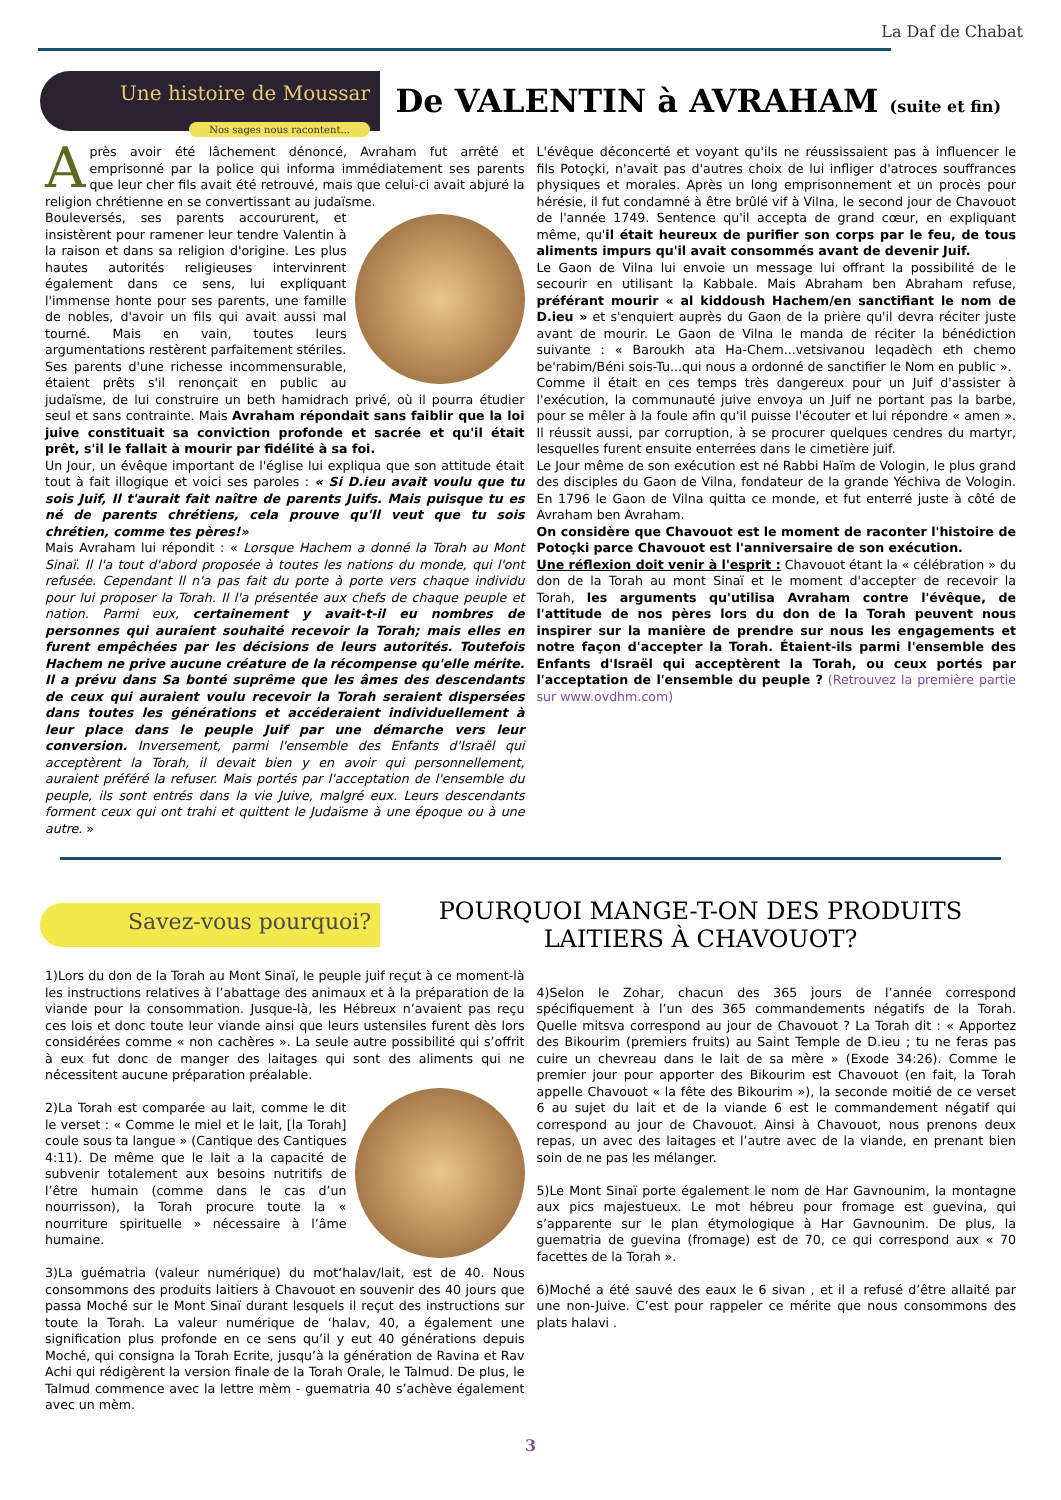La Daf de Chabat
Une histoire de Moussar
Nos sages nous racontent...
De VALENTIN à AVRAHAM (suite et fin)
Après avoir été lâchement dénoncé, Avraham fut arrêté et emprisonné par la police qui informa immédiatement ses parents que leur cher fils avait été retrouvé, mais que celui-ci avait abjuré la religion chrétienne en se convertissant au judaïsme.
Bouleversés, ses parents accoururent, et insistèrent pour ramener leur tendre Valentin à la raison et dans sa religion d'origine. Les plus hautes autorités religieuses intervinrent également dans ce sens, lui expliquant l'immense honte pour ses parents, une famille de nobles, d'avoir un fils qui avait aussi mal tourné. Mais en vain, toutes leurs argumentations restèrent parfaitement stériles.
Ses parents d'une richesse incommensurable, étaient prêts s'il renonçait en public au judaïsme, de lui construire un beth hamidrach privé, où il pourra étudier seul et sans contrainte. Mais Avraham répondait sans faiblir que la loi juive constituait sa conviction profonde et sacrée et qu'il était prêt, s'il le fallait à mourir par fidélité à sa foi.
Un Jour, un évêque important de l'église lui expliqua que son attitude était tout à fait illogique et voici ses paroles : « Si D.ieu avait voulu que tu sois Juif, Il t'aurait fait naître de parents Juifs. Mais puisque tu es né de parents chrétiens, cela prouve qu'Il veut que tu sois chrétien, comme tes pères!»
Mais Avraham lui répondit : « Lorsque Hachem a donné la Torah au Mont Sinaï. Il l'a tout d'abord proposée à toutes les nations du monde, qui l'ont refusée. Cependant Il n'a pas fait du porte à porte vers chaque individu pour lui proposer la Torah. Il l'a présentée aux chefs de chaque peuple et nation. Parmi eux, certainement y avait-t-il eu nombres de personnes qui auraient souhaité recevoir la Torah; mais elles en furent empêchées par les décisions de leurs autorités. Toutefois Hachem ne prive aucune créature de la récompense qu'elle mérite. Il a prévu dans Sa bonté suprême que les âmes des descendants de ceux qui auraient voulu recevoir la Torah seraient dispersées dans toutes les générations et accéderaient individuellement à leur place dans le peuple Juif par une démarche vers leur conversion. Inversement, parmi l'ensemble des Enfants d'Israël qui acceptèrent la Torah, il devait bien y en avoir qui personnellement, auraient préféré la refuser. Mais portés par l'acceptation de l'ensemble du peuple, ils sont entrés dans la vie Juive, malgré eux. Leurs descendants forment ceux qui ont trahi et quittent le Judaïsme à une époque ou à une autre. »
L'évêque déconcerté et voyant qu'ils ne réussissaient pas à influencer le fils Potoçki, n'avait pas d'autres choix de lui infliger d'atroces souffrances physiques et morales. Après un long emprisonnement et un procès pour hérésie, il fut condamné à être brûlé vif à Vilna, le second jour de Chavouot de l'année 1749. Sentence qu'il accepta de grand cœur, en expliquant même, qu'il était heureux de purifier son corps par le feu, de tous aliments impurs qu'il avait consommés avant de devenir Juif.
Le Gaon de Vilna lui envoie un message lui offrant la possibilité de le secourir en utilisant la Kabbale. Mais Abraham ben Abraham refuse, préférant mourir « al kiddoush Hachem/en sanctifiant le nom de D.ieu » et s'enquiert auprès du Gaon de la prière qu'il devra réciter juste avant de mourir. Le Gaon de Vilna le manda de réciter la bénédiction suivante : « Baroukh ata Ha-Chem...vetsivanou leqadèch eth chemo be'rabim/Béni sois-Tu...qui nous a ordonné de sanctifier le Nom en public ».
Comme il était en ces temps très dangereux pour un Juif d'assister à l'exécution, la communauté juive envoya un Juif ne portant pas la barbe, pour se mêler à la foule afin qu'il puisse l'écouter et lui répondre « amen ». Il réussit aussi, par corruption, à se procurer quelques cendres du martyr, lesquelles furent ensuite enterrées dans le cimetière juif.
Le Jour même de son exécution est né Rabbi Haïm de Vologin, le plus grand des disciples du Gaon de Vilna, fondateur de la grande Yéchiva de Vologin. En 1796 le Gaon de Vilna quitta ce monde, et fut enterré juste à côté de Avraham ben Avraham.
On considère que Chavouot est le moment de raconter l'histoire de Potoçki parce Chavouot est l'anniversaire de son exécution.
Une réflexion doit venir à l'esprit : Chavouot étant la « célébration » du don de la Torah au mont Sinaï et le moment d'accepter de recevoir la Torah, les arguments qu'utilisa Avraham contre l'évêque, de l'attitude de nos pères lors du don de la Torah peuvent nous inspirer sur la manière de prendre sur nous les engagements et notre façon d'accepter la Torah. Étaient-ils parmi l'ensemble des Enfants d'Israël qui acceptèrent la Torah, ou ceux portés par l'acceptation de l'ensemble du peuple ? (Retrouvez la première partie sur www.ovdhm.com)
Savez-vous pourquoi?
POURQUOI MANGE-T-ON DES PRODUITS
LAITIERS À CHAVOUOT?
1)Lors du don de la Torah au Mont Sinaï, le peuple juif reçut à ce moment-là les instructions relatives à l’abattage des animaux et à la préparation de la viande pour la consommation. Jusque-là, les Hébreux n’avaient pas reçu ces lois et donc toute leur viande ainsi que leurs ustensiles furent dès lors considérées comme « non cachères ». La seule autre possibilité qui s’offrit à eux fut donc de manger des laitages qui sont des aliments qui ne nécessitent aucune préparation préalable.
2)La Torah est comparée au lait, comme le dit le verset : « Comme le miel et le lait, [la Torah] coule sous ta langue » (Cantique des Cantiques 4:11). De même que le lait a la capacité de subvenir totalement aux besoins nutritifs de l’être humain (comme dans le cas d’un nourrisson), la Torah procure toute la « nourriture spirituelle » nécessaire à l’âme humaine.
3)La guématria (valeur numérique) du mot‘halav/lait, est de 40. Nous consommons des produits laitiers à Chavouot en souvenir des 40 jours que passa Moché sur le Mont Sinaï durant lesquels il reçut des instructions sur toute la Torah. La valeur numérique de ‘halav, 40, a également une signification plus profonde en ce sens qu’il y eut 40 générations depuis Moché, qui consigna la Torah Ecrite, jusqu’à la génération de Ravina et Rav Achi qui rédigèrent la version finale de la Torah Orale, le Talmud. De plus, le Talmud commence avec la lettre mèm - guematria 40 s’achève également avec un mèm.
4)Selon le Zohar, chacun des 365 jours de l’année correspond spécifiquement à l’un des 365 commandements négatifs de la Torah. Quelle mitsva correspond au jour de Chavouot ? La Torah dit : « Apportez des Bikourim (premiers fruits) au Saint Temple de D.ieu ; tu ne feras pas cuire un chevreau dans le lait de sa mère » (Exode 34:26). Comme le premier jour pour apporter des Bikourim est Chavouot (en fait, la Torah appelle Chavouot « la fête des Bikourim »), la seconde moitié de ce verset 6 au sujet du lait et de la viande 6 est le commandement négatif qui correspond au jour de Chavouot. Ainsi à Chavouot, nous prenons deux repas, un avec des laitages et l’autre avec de la viande, en prenant bien soin de ne pas les mélanger.
5)Le Mont Sinaï porte également le nom de Har Gavnounim, la montagne aux pics majestueux. Le mot hébreu pour fromage est guevina, qui s’apparente sur le plan étymologique à Har Gavnounim. De plus, la guematria de guevina (fromage) est de 70, ce qui correspond aux « 70 facettes de la Torah ».
6)Moché a été sauvé des eaux le 6 sivan , et il a refusé d’être allaité par une non-Juive. C’est pour rappeler ce mérite que nous consommons des plats halavi .
3